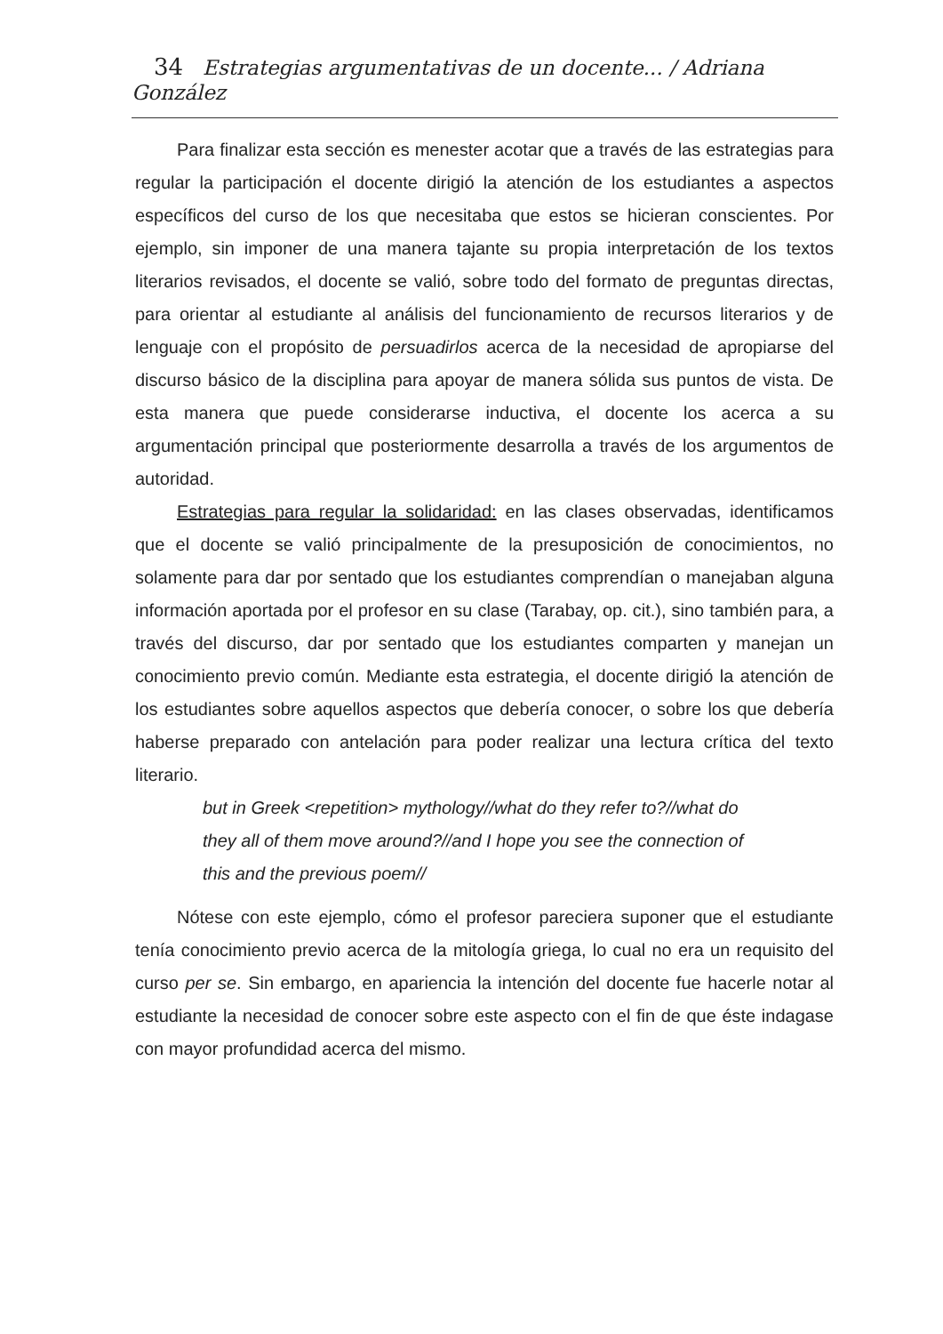34 Estrategias argumentativas de un docente... / Adriana González
Para finalizar esta sección es menester acotar que a través de las estrategias para regular la participación el docente dirigió la atención de los estudiantes a aspectos específicos del curso de los que necesitaba que estos se hicieran conscientes. Por ejemplo, sin imponer de una manera tajante su propia interpretación de los textos literarios revisados, el docente se valió, sobre todo del formato de preguntas directas, para orientar al estudiante al análisis del funcionamiento de recursos literarios y de lenguaje con el propósito de persuadirlos acerca de la necesidad de apropiarse del discurso básico de la disciplina para apoyar de manera sólida sus puntos de vista. De esta manera que puede considerarse inductiva, el docente los acerca a su argumentación principal que posteriormente desarrolla a través de los argumentos de autoridad.
Estrategias para regular la solidaridad: en las clases observadas, identificamos que el docente se valió principalmente de la presuposición de conocimientos, no solamente para dar por sentado que los estudiantes comprendían o manejaban alguna información aportada por el profesor en su clase (Tarabay, op. cit.), sino también para, a través del discurso, dar por sentado que los estudiantes comparten y manejan un conocimiento previo común. Mediante esta estrategia, el docente dirigió la atención de los estudiantes sobre aquellos aspectos que debería conocer, o sobre los que debería haberse preparado con antelación para poder realizar una lectura crítica del texto literario.
but in Greek <repetition> mythology//what do they refer to?//what do they all of them move around?//and I hope you see the connection of this and the previous poem//
Nótese con este ejemplo, cómo el profesor pareciera suponer que el estudiante tenía conocimiento previo acerca de la mitología griega, lo cual no era un requisito del curso per se. Sin embargo, en apariencia la intención del docente fue hacerle notar al estudiante la necesidad de conocer sobre este aspecto con el fin de que éste indagase con mayor profundidad acerca del mismo.